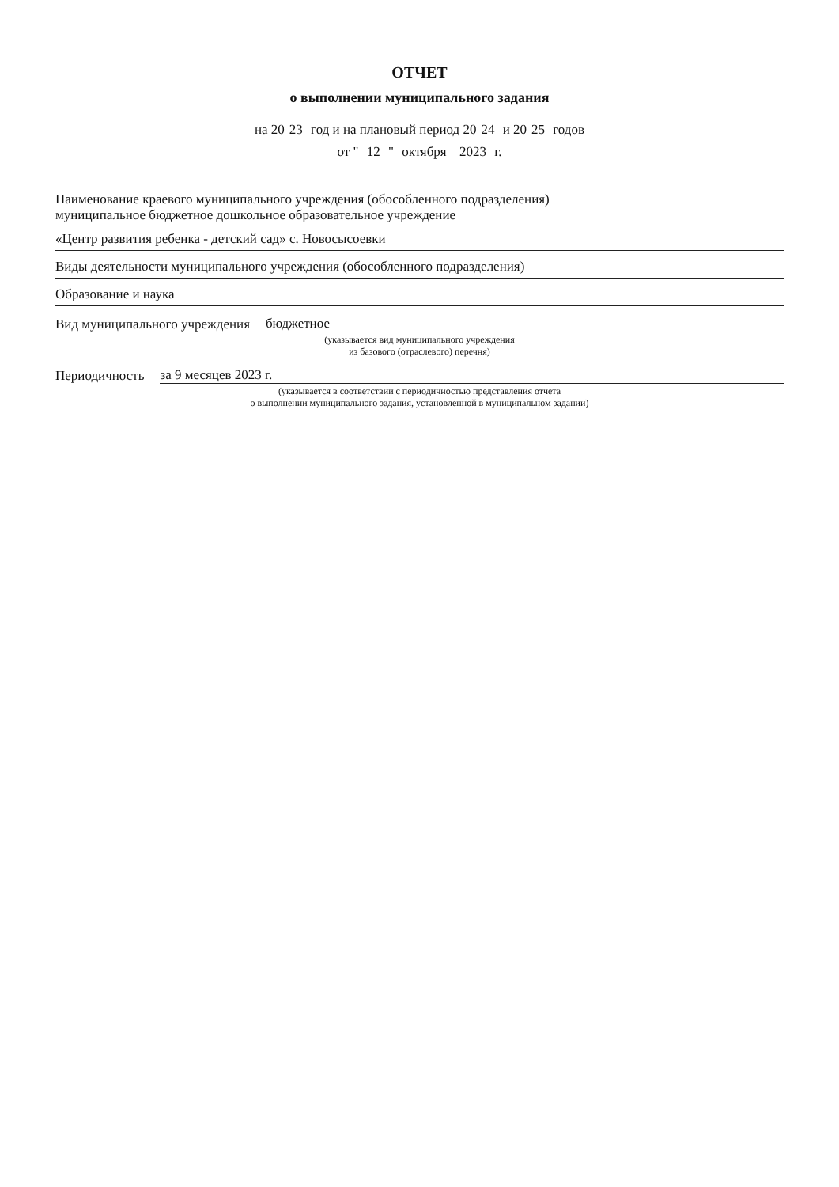ОТЧЕТ
о выполнении муниципального задания
на 20 23 год и на плановый период 20 24 и 20 25 годов
от " 12 " октября 2023 г.
Наименование краевого муниципального учреждения (обособленного подразделения)
муниципальное бюджетное дошкольное образовательное учреждение
«Центр развития ребенка - детский сад» с. Новосысоевки
Виды деятельности муниципального учреждения (обособленного подразделения)
Образование и наука
Вид муниципального учреждения бюджетное
(указывается вид муниципального учреждения
из базового (отраслевого) перечня)
Периодичность за 9 месяцев 2023 г.
(указывается в соответствии с периодичностью представления отчета
о выполнении муниципального задания, установленной в муниципальном задании)